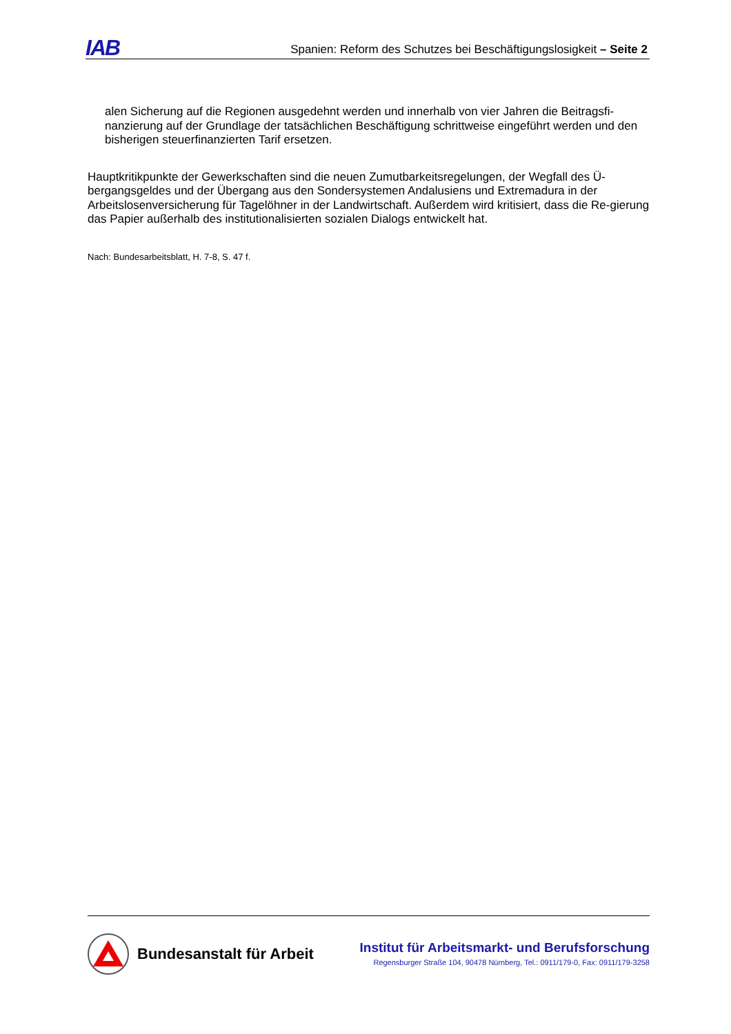IAB
Spanien: Reform des Schutzes bei Beschäftigungslosigkeit – Seite 2
alen Sicherung auf die Regionen ausgedehnt werden und innerhalb von vier Jahren die Beitragsfi-nanzierung auf der Grundlage der tatsächlichen Beschäftigung schrittweise eingeführt werden und den bisherigen steuerfinanzierten Tarif ersetzen.
Hauptkritikpunkte der Gewerkschaften sind die neuen Zumutbarkeitsregelungen, der Wegfall des Ü-bergangsgeldes und der Übergang aus den Sondersystemen Andalusiens und Extremadura in der Arbeitslosenversicherung für Tagelöhner in der Landwirtschaft. Außerdem wird kritisiert, dass die Re-gierung das Papier außerhalb des institutionalisierten sozialen Dialogs entwickelt hat.
Nach: Bundesarbeitsblatt, H. 7-8, S. 47 f.
Bundesanstalt für Arbeit
Institut für Arbeitsmarkt- und Berufsforschung
Regensburger Straße 104, 90478 Nürnberg, Tel.: 0911/179-0, Fax: 0911/179-3258